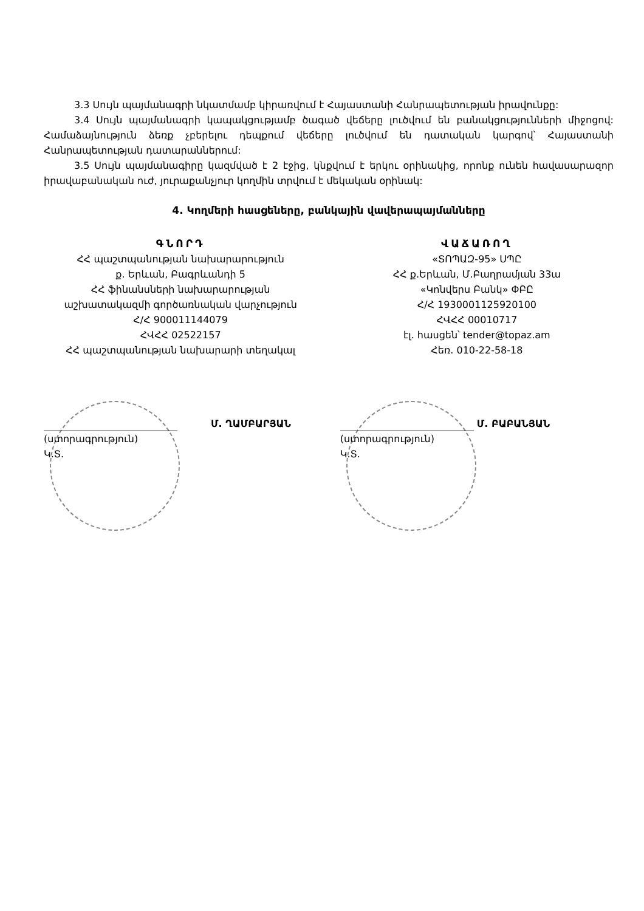3.3 Սույն պայմանագրի նկատմամբ կիրառվում է Հայաստանի Հանրապետության իրավունքը:
3.4 Սույն պայմանագրի կապակցությամբ ծագած վեճերը լուծվում են բանակցությունների միջոցով: Համաձայնություն ձեռք չբերելու դեպքում վեճերը լուծվում են դատական կարգով՝ Հայաստանի Հանրապետության դատարաններում:
3.5 Սույն պայմանագիրը կազմված է 2 էջից, կնքվում է երկու օրինակից, որոնք ունեն հավասարազոր իրավաբանական ուժ, յուրաքանչյուր կողմին տրվում է մեկական օրինակ:
4. Կողմերի հասցեները, բանկային վավերապայմանները
ԳՆՈՐԴ
ՀՀ պաշտպանության նախարարություն
ք. Երևան, Բագրևանդի 5
ՀՀ ֆինանսների նախարարության
աշխատակազմի գործառնական վարչություն
Հ/Հ 900011144079
ՀՎՀՀ 02522157
ՀՀ պաշտպանության նախարարի տեղակալ
ՎԱՃԱՌՈՂ
«ՏՈՊԱԶ-95» ՍՊԸ
ՀՀ ք.Երևան, Մ.Բաղրամյան 33ա
«Կոնվերս Բանկ» ՓԲԸ
Հ/Հ 1930001125920100
ՀՎՀՀ 00010717
էլ. հասցեն՝ tender@topaz.am
Հեռ. 010-22-58-18
Մ. ՂԱՄԲԱՐՅԱՆ
(ստորագրություն)
Կ.Տ.
Մ. ԲԱԲԱՆՅԱՆ
(ստորագրություն)
Կ.Տ.